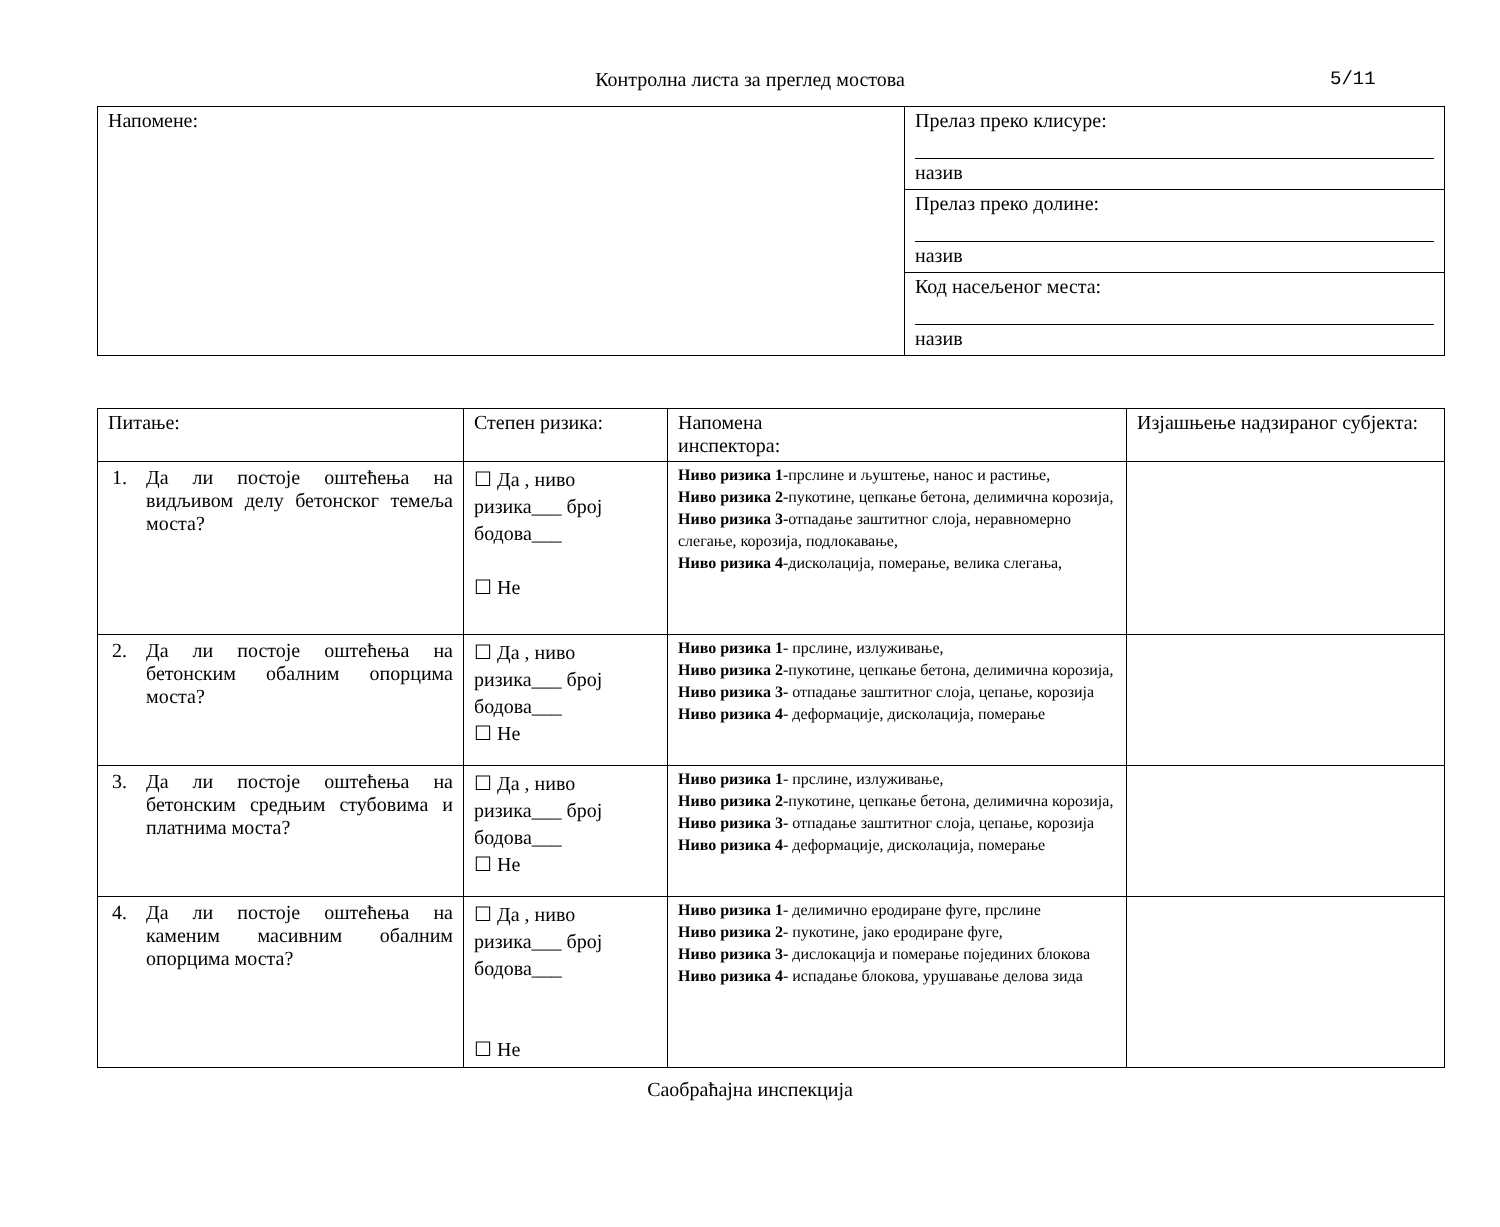Контролна листа за преглед мостова 5/11
| Напомене: | Прелаз преко клисуре: назив |
| | Прелаз преко долине: назив |
| | Код насељеног места: назив |
| Питање: | Степен ризика: | Напомена инспектора: | Изјашњење надзираног субјекта: |
| --- | --- | --- | --- |
| 1. Да ли постоје оштећења на видљивом делу бетонског темеља моста? | ☐ Да , ниво ризика___ број бодова___ ☐ Не | Ниво ризика 1 -прслине и љуштење, нанос и растиње, Ниво ризика 2 -пукотине, цепкање бетона, делимична корозија, Ниво ризика 3- отпадање заштитног слоја, неравномерно слегање, корозија, подлокавање, Ниво ризика 4 -дисколација, померање, велика слегања, | |
| 2. Да ли постоје оштећења на бетонским обалним опорцима моста? | ☐ Да , ниво ризика___ број бодова___ ☐ Не | Ниво ризика 1 - прслине, излуживање, Ниво ризика 2 -пукотине, цепкање бетона, делимична корозија, Ниво ризика 3- отпадање заштитног слоја, цепање, корозија Ниво ризика 4 - деформације, дисколација, померање | |
| 3. Да ли постоје оштећења на бетонским средњим стубовима и платнима моста? | ☐ Да , ниво ризика___ број бодова___ ☐ Не | Ниво ризика 1 - прслине, излуживање, Ниво ризика 2 -пукотине, цепкање бетона, делимична корозија, Ниво ризика 3- отпадање заштитног слоја, цепање, корозија Ниво ризика 4 - деформације, дисколација, померање | |
| 4. Да ли постоје оштећења на каменим масивним обалним опорцима моста? | ☐ Да , ниво ризика___ број бодова___ ☐ Не | Ниво ризика 1 - делимично еродиране фуге, прслине Ниво ризика 2 - пукотине, јако еродиране фуге, Ниво ризика 3- дислокација и померање појединих блокова Ниво ризика 4 - испадање блокова, урушавање делова зида | |
Саобраћајна инспекција